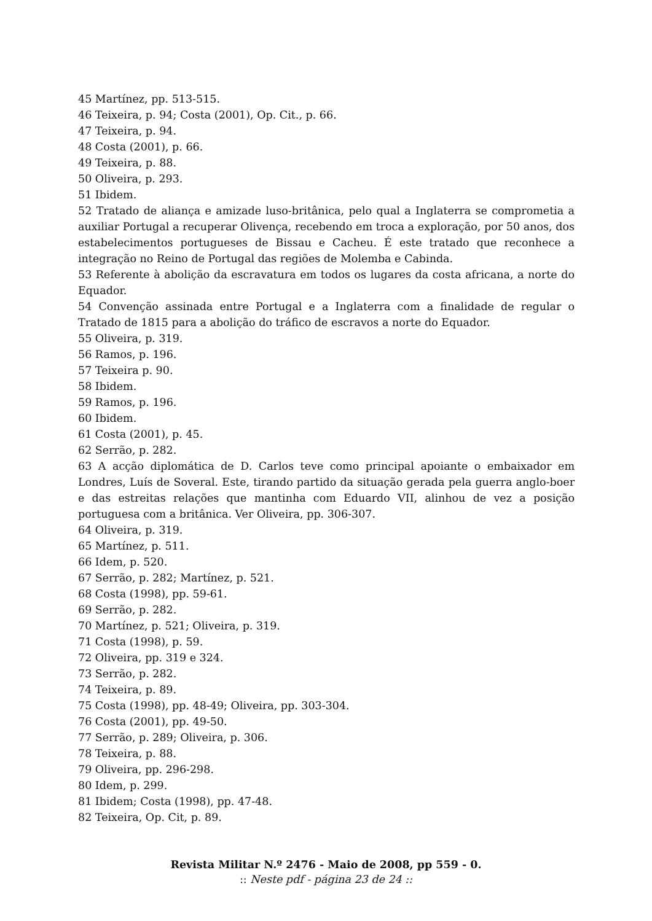45 Martínez, pp. 513-515.
46 Teixeira, p. 94; Costa (2001), Op. Cit., p. 66.
47 Teixeira, p. 94.
48 Costa (2001), p. 66.
49 Teixeira, p. 88.
50 Oliveira, p. 293.
51 Ibidem.
52 Tratado de aliança e amizade luso-britânica, pelo qual a Inglaterra se comprometia a auxiliar Portugal a recuperar Olivença, recebendo em troca a exploração, por 50 anos, dos estabelecimentos portugueses de Bissau e Cacheu. É este tratado que reconhece a integração no Reino de Portugal das regiões de Molemba e Cabinda.
53 Referente à abolição da escravatura em todos os lugares da costa africana, a norte do Equador.
54 Convenção assinada entre Portugal e a Inglaterra com a finalidade de regular o Tratado de 1815 para a abolição do tráfico de escravos a norte do Equador.
55 Oliveira, p. 319.
56 Ramos, p. 196.
57 Teixeira p. 90.
58 Ibidem.
59 Ramos, p. 196.
60 Ibidem.
61 Costa (2001), p. 45.
62 Serrão, p. 282.
63 A acção diplomática de D. Carlos teve como principal apoiante o embaixador em Londres, Luís de Soveral. Este, tirando partido da situação gerada pela guerra anglo-boer e das estreitas relações que mantinha com Eduardo VII, alinhou de vez a posição portuguesa com a britânica. Ver Oliveira, pp. 306-307.
64 Oliveira, p. 319.
65 Martínez, p. 511.
66 Idem, p. 520.
67 Serrão, p. 282; Martínez, p. 521.
68 Costa (1998), pp. 59-61.
69 Serrão, p. 282.
70 Martínez, p. 521; Oliveira, p. 319.
71 Costa (1998), p. 59.
72 Oliveira, pp. 319 e 324.
73 Serrão, p. 282.
74 Teixeira, p. 89.
75 Costa (1998), pp. 48-49; Oliveira, pp. 303-304.
76 Costa (2001), pp. 49-50.
77 Serrão, p. 289; Oliveira, p. 306.
78 Teixeira, p. 88.
79 Oliveira, pp. 296-298.
80 Idem, p. 299.
81 Ibidem; Costa (1998), pp. 47-48.
82 Teixeira, Op. Cit, p. 89.
Revista Militar N.º 2476 - Maio de 2008, pp 559 - 0.
:: Neste pdf - página 23 de 24 ::